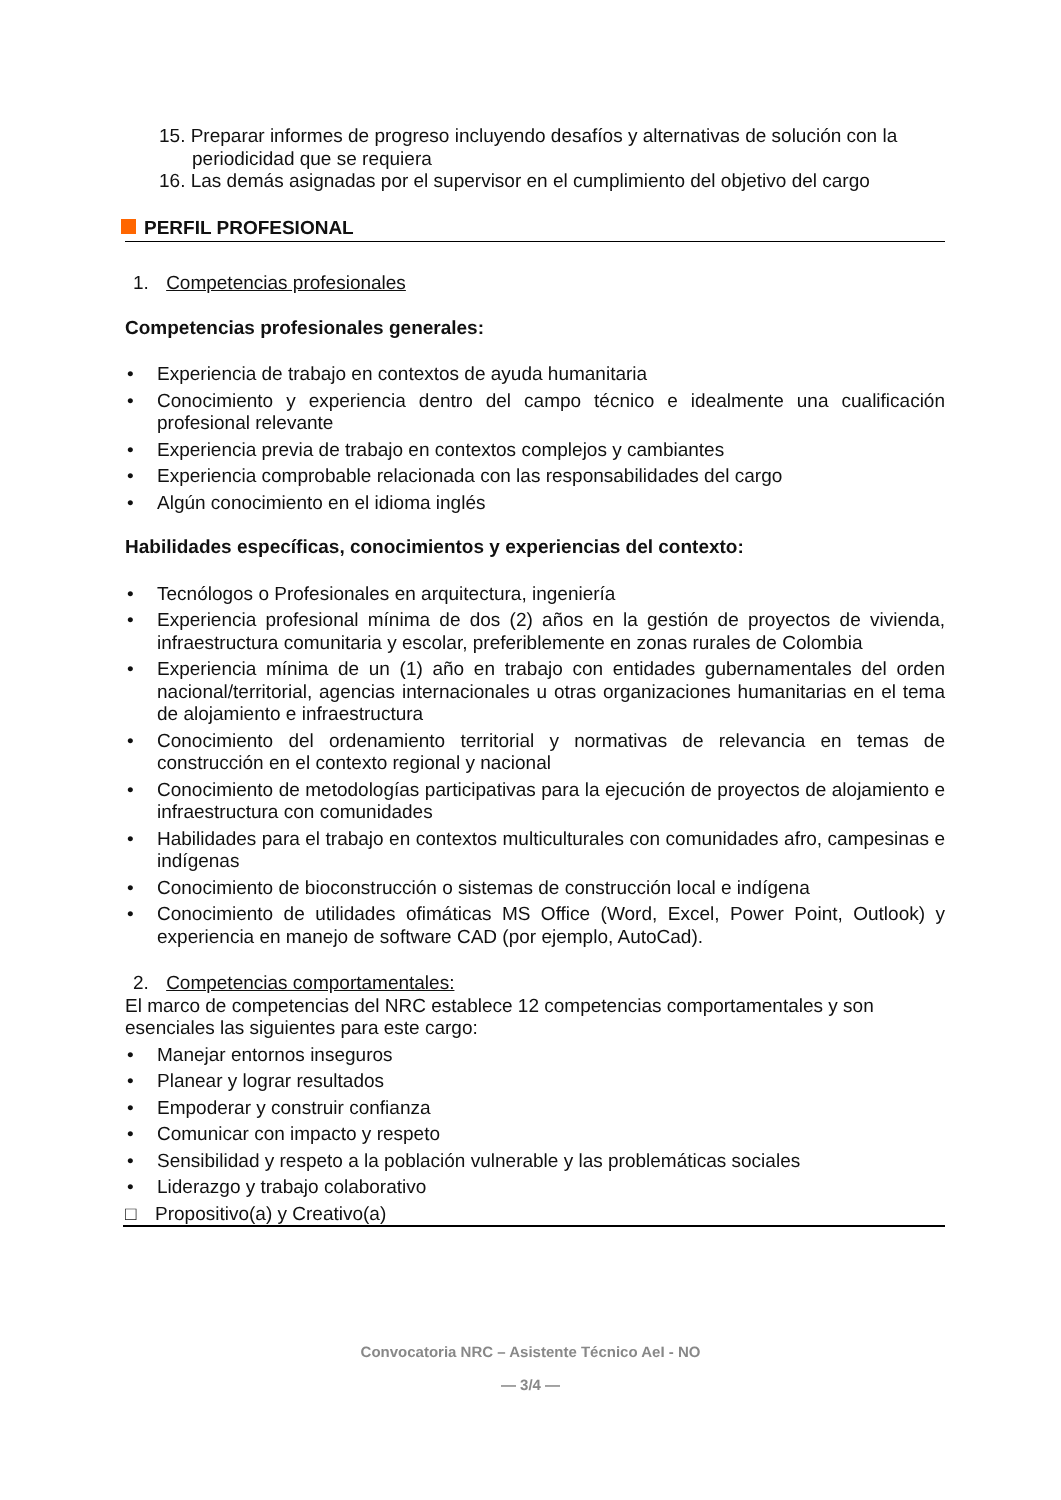15. Preparar informes de progreso incluyendo desafíos y alternativas de solución con la periodicidad que se requiera
16. Las demás asignadas por el supervisor en el cumplimiento del objetivo del cargo
PERFIL PROFESIONAL
1. Competencias profesionales
Competencias profesionales generales:
• Experiencia de trabajo en contextos de ayuda humanitaria
• Conocimiento y experiencia dentro del campo técnico e idealmente una cualificación profesional relevante
• Experiencia previa de trabajo en contextos complejos y cambiantes
• Experiencia comprobable relacionada con las responsabilidades del cargo
• Algún conocimiento en el idioma inglés
Habilidades específicas, conocimientos y experiencias del contexto:
• Tecnólogos o Profesionales en arquitectura, ingeniería
• Experiencia profesional mínima de dos (2) años en la gestión de proyectos de vivienda, infraestructura comunitaria y escolar, preferiblemente en zonas rurales de Colombia
• Experiencia mínima de un (1) año en trabajo con entidades gubernamentales del orden nacional/territorial, agencias internacionales u otras organizaciones humanitarias en el tema de alojamiento e infraestructura
• Conocimiento del ordenamiento territorial y normativas de relevancia en temas de construcción en el contexto regional y nacional
• Conocimiento de metodologías participativas para la ejecución de proyectos de alojamiento e infraestructura con comunidades
• Habilidades para el trabajo en contextos multiculturales con comunidades afro, campesinas e indígenas
• Conocimiento de bioconstrucción o sistemas de construcción local e indígena
• Conocimiento de utilidades ofimáticas MS Office (Word, Excel, Power Point, Outlook) y experiencia en manejo de software CAD (por ejemplo, AutoCad).
2. Competencias comportamentales:
El marco de competencias del NRC establece 12 competencias comportamentales y son esenciales las siguientes para este cargo:
• Manejar entornos inseguros
• Planear y lograr resultados
• Empoderar y construir confianza
• Comunicar con impacto y respeto
• Sensibilidad y respeto a la población vulnerable y las problemáticas sociales
• Liderazgo y trabajo colaborativo
□ Propositivo(a) y Creativo(a)
Convocatoria NRC – Asistente Técnico AeI - NO
— 3/4 —